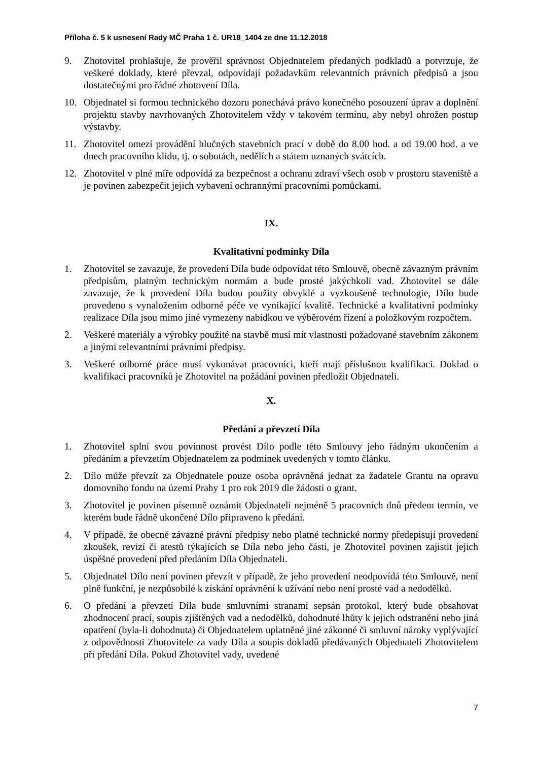Příloha č. 5 k usnesení Rady MČ Praha 1 č. UR18_1404 ze dne 11.12.2018
9. Zhotovitel prohlašuje, že prověřil správnost Objednatelem předaných podkladů a potvrzuje, že veškeré doklady, které převzal, odpovídají požadavkům relevantních právních předpisů a jsou dostatečnými pro řádné zhotovení Díla.
10. Objednatel si formou technického dozoru ponechává právo konečného posouzení úprav a doplnění projektu stavby navrhovaných Zhotovitelem vždy v takovém termínu, aby nebyl ohrožen postup výstavby.
11. Zhotovitel omezí provádění hlučných stavebních prací v době do 8.00 hod. a od 19.00 hod. a ve dnech pracovního klidu, tj. o sobotách, nedělích a státem uznaných svátcích.
12. Zhotovitel v plné míře odpovídá za bezpečnost a ochranu zdraví všech osob v prostoru staveniště a je povinen zabezpečit jejich vybavení ochrannými pracovními pomůckami.
IX.
Kvalitativní podmínky Díla
1. Zhotovitel se zavazuje, že provedení Díla bude odpovídat této Smlouvě, obecně závazným právním předpisům, platným technickým normám a bude prosté jakýchkoli vad. Zhotovitel se dále zavazuje, že k provedení Díla budou použity obvyklé a vyzkoušené technologie, Dílo bude provedeno s vynaložením odborné péče ve vynikající kvalitě. Technické a kvalitativní podmínky realizace Díla jsou mimo jiné vymezeny nabídkou ve výběrovém řízení a položkovým rozpočtem.
2. Veškeré materiály a výrobky použité na stavbě musí mít vlastnosti požadované stavebním zákonem a jinými relevantními právními předpisy.
3. Veškeré odborné práce musí vykonávat pracovníci, kteří mají příslušnou kvalifikaci. Doklad o kvalifikaci pracovníků je Zhotovitel na požádání povinen předložit Objednateli.
X.
Předání a převzetí Díla
1. Zhotovitel splní svou povinnost provést Dílo podle této Smlouvy jeho řádným ukončením a předáním a převzetím Objednatelem za podmínek uvedených v tomto článku.
2. Dílo může převzít za Objednatele pouze osoba oprávněná jednat za žadatele Grantu na opravu domovního fondu na území Prahy 1 pro rok 2019 dle žádosti o grant.
3. Zhotovitel je povinen písemně oznámit Objednateli nejméně 5 pracovních dnů předem termín, ve kterém bude řádně ukončené Dílo připraveno k předání.
4. V případě, že obecně závazné právní předpisy nebo platné technické normy předepisují provedení zkoušek, revizí či atestů týkajících se Díla nebo jeho části, je Zhotovitel povinen zajistit jejich úspěšné provedení před předáním Díla Objednateli.
5. Objednatel Dílo není povinen převzít v případě, že jeho provedení neodpovídá této Smlouvě, není plně funkční, je nezpůsobilé k získání oprávnění k užívání nebo není prosté vad a nedodělků.
6. O předání a převzetí Díla bude smluvními stranami sepsán protokol, který bude obsahovat zhodnocení prací, soupis zjištěných vad a nedodělků, dohodnuté lhůty k jejich odstranění nebo jiná opatření (byla-li dohodnuta) či Objednatelem uplatněné jiné zákonné či smluvní nároky vyplývající z odpovědnosti Zhotovitele za vady Díla a soupis dokladů předávaných Objednateli Zhotovitelem při předání Díla. Pokud Zhotovitel vady, uvedené
7